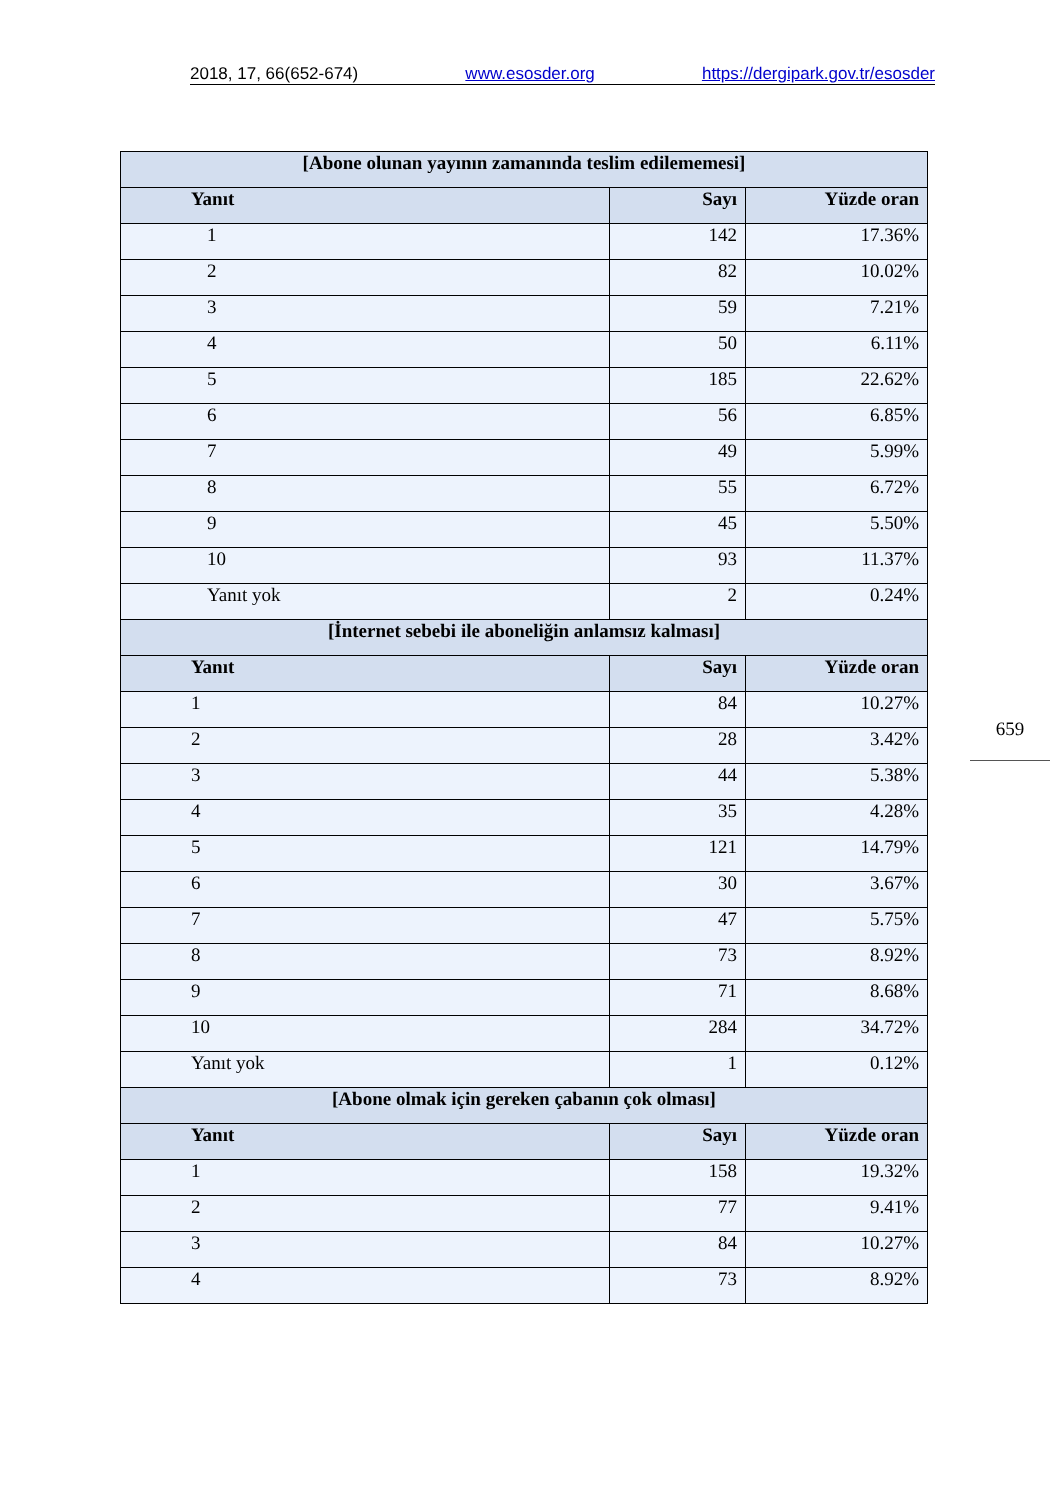2018, 17, 66(652-674) www.esosder.org https://dergipark.gov.tr/esosder
| [Abone olunan yayının zamanında teslim edilememesi] | | |
| --- | --- | --- |
| Yanıt | Sayı | Yüzde oran |
| 1 | 142 | 17.36% |
| 2 | 82 | 10.02% |
| 3 | 59 | 7.21% |
| 4 | 50 | 6.11% |
| 5 | 185 | 22.62% |
| 6 | 56 | 6.85% |
| 7 | 49 | 5.99% |
| 8 | 55 | 6.72% |
| 9 | 45 | 5.50% |
| 10 | 93 | 11.37% |
| Yanıt yok | 2 | 0.24% |
| [İnternet sebebi ile aboneliğin anlamsız kalması] | | |
| Yanıt | Sayı | Yüzde oran |
| 1 | 84 | 10.27% |
| 2 | 28 | 3.42% |
| 3 | 44 | 5.38% |
| 4 | 35 | 4.28% |
| 5 | 121 | 14.79% |
| 6 | 30 | 3.67% |
| 7 | 47 | 5.75% |
| 8 | 73 | 8.92% |
| 9 | 71 | 8.68% |
| 10 | 284 | 34.72% |
| Yanıt yok | 1 | 0.12% |
| [Abone olmak için gereken çabanın çok olması] | | |
| Yanıt | Sayı | Yüzde oran |
| 1 | 158 | 19.32% |
| 2 | 77 | 9.41% |
| 3 | 84 | 10.27% |
| 4 | 73 | 8.92% |
659